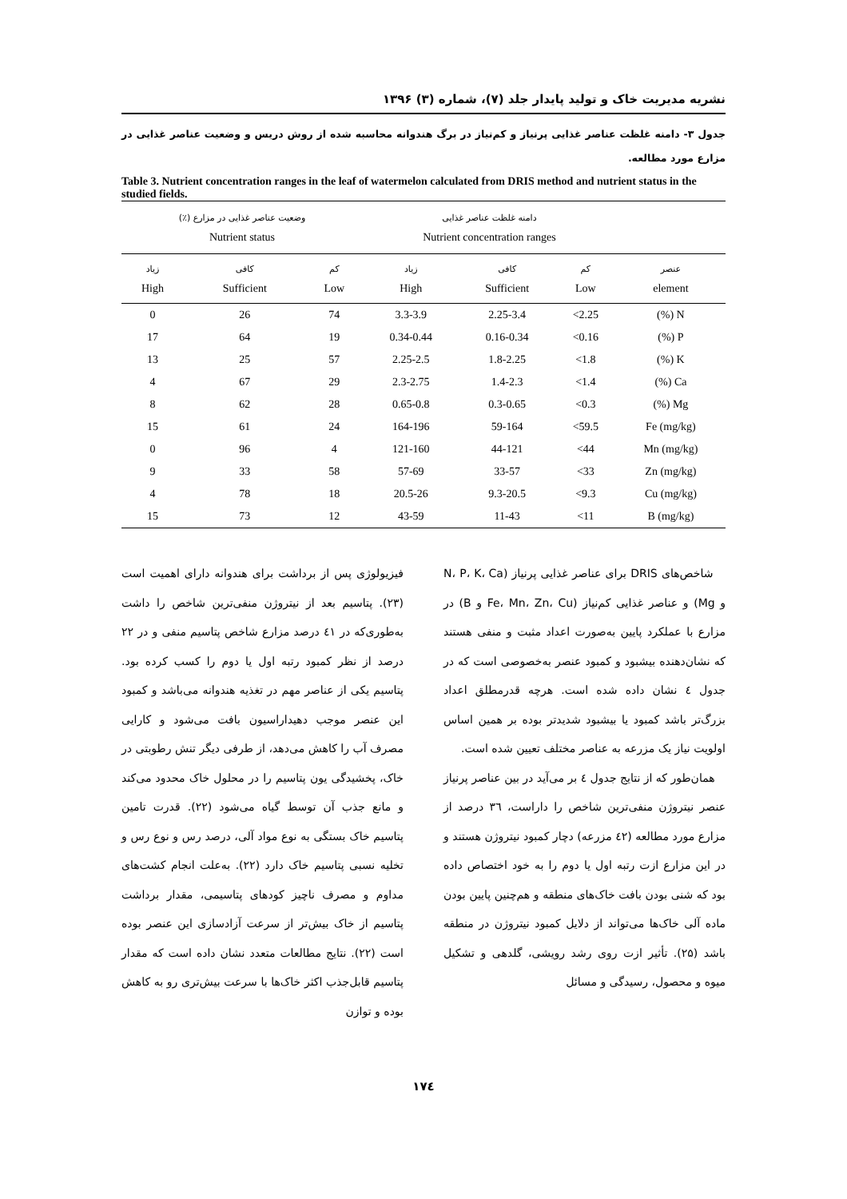نشریه مدیریت خاک و تولید پایدار جلد (۷)، شماره (۳) ۱۳۹۶
جدول ۳- دامنه غلظت عناصر غذایی پرنیاز و کم‌نیاز در برگ هندوانه محاسبه شده از روش دریس و وضعیت عناصر غذایی در مزارع مورد مطالعه.
Table 3. Nutrient concentration ranges in the leaf of watermelon calculated from DRIS method and nutrient status in the studied fields.
| | دامنه غلظت عناصر غذایی Nutrient concentration ranges | | | وضعیت عناصر غذایی در مزارع (٪) Nutrient status | | |
| --- | --- | --- | --- | --- | --- | --- |
| عنصر element | کم Low | کافی Sufficient | زیاد High | کم Low | کافی Sufficient | زیاد High |
| N (%) | 2.25> | 2.25-3.4 | 3.3-3.9 | 74 | 26 | 0 |
| P (%) | 0.16> | 0.16-0.34 | 0.34-0.44 | 19 | 64 | 17 |
| K (%) | 1.8> | 1.8-2.25 | 2.25-2.5 | 57 | 25 | 13 |
| Ca (%) | 1.4> | 1.4-2.3 | 2.3-2.75 | 29 | 67 | 4 |
| Mg (%) | 0.3> | 0.3-0.65 | 0.65-0.8 | 28 | 62 | 8 |
| Fe (mg/kg) | 59.5> | 59-164 | 164-196 | 24 | 61 | 15 |
| Mn (mg/kg) | 44> | 44-121 | 121-160 | 4 | 96 | 0 |
| Zn (mg/kg) | 33> | 33-57 | 57-69 | 58 | 33 | 9 |
| Cu (mg/kg) | 9.3> | 9.3-20.5 | 20.5-26 | 18 | 78 | 4 |
| B (mg/kg) | 11> | 11-43 | 43-59 | 12 | 73 | 15 |
شاخص‌های DRIS برای عناصر غذایی پرنیاز (N، P، K، Ca و Mg) و عناصر غذایی کم‌نیاز (Fe، Mn، Zn، Cu و B) در مزارع با عملکرد پایین به‌صورت اعداد مثبت و منفی هستند که نشان‌دهنده بیشبود و کمبود عنصر به‌خصوصی است که در جدول ٤ نشان داده شده است. هرچه قدرمطلق اعداد بزرگ‌تر باشد کمبود یا بیشبود شدیدتر بوده بر همین اساس اولویت نیاز یک مزرعه به عناصر مختلف تعیین شده است.
همان‌طور که از نتایج جدول ٤ بر می‌آید در بین عناصر پرنیاز عنصر نیتروژن منفی‌ترین شاخص را داراست، ۳٦ درصد از مزارع مورد مطالعه (٤۲ مزرعه) دچار کمبود نیتروژن هستند و در این مزارع ازت رتبه اول یا دوم را به خود اختصاص داده بود که شنی بودن بافت خاک‌های منطقه و هم‌چنین پایین بودن ماده آلی خاک‌ها می‌تواند از دلایل کمبود نیتروژن در منطقه باشد (۲۵). تأثیر ازت روی رشد رویشی، گلدهی و تشکیل میوه و محصول، رسیدگی و مسائل
فیزیولوژی پس از برداشت برای هندوانه دارای اهمیت است (۲۳). پتاسیم بعد از نیتروژن منفی‌ترین شاخص را داشت به‌طوری‌که در ٤۱ درصد مزارع شاخص پتاسیم منفی و در ۲۲ درصد از نظر کمبود رتبه اول یا دوم را کسب کرده بود. پتاسیم یکی از عناصر مهم در تغذیه هندوانه می‌باشد و کمبود این عنصر موجب دهیداراسیون بافت می‌شود و کارایی مصرف آب را کاهش می‌دهد، از طرفی دیگر تنش رطوبتی در خاک، پخشیدگی یون پتاسیم را در محلول خاک محدود می‌کند و مانع جذب آن توسط گیاه می‌شود (۲۲). قدرت تامین پتاسیم خاک بستگی به نوع مواد آلی، درصد رس و نوع رس و تخلیه نسبی پتاسیم خاک دارد (۲۲). به‌علت انجام کشت‌های مداوم و مصرف ناچیز کودهای پتاسیمی، مقدار برداشت پتاسیم از خاک بیش‌تر از سرعت آزادسازی این عنصر بوده است (۲۲). نتایج مطالعات متعدد نشان داده است که مقدار پتاسیم قابل‌جذب اکثر خاک‌ها با سرعت بیش‌تری رو به کاهش بوده و توازن
۱۷٤